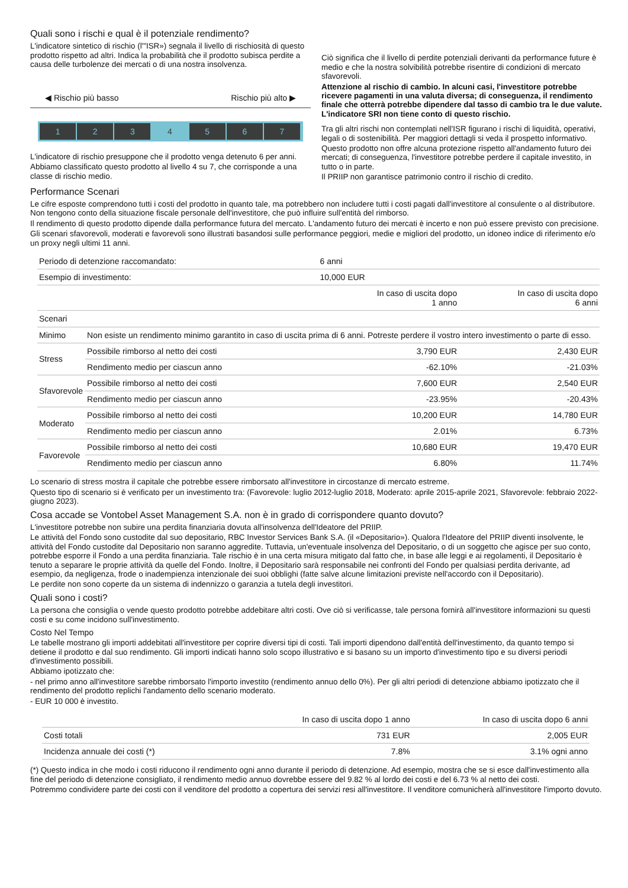Quali sono i rischi e qual è il potenziale rendimento?
L'indicatore sintetico di rischio (l'"ISR») segnala il livello di rischiosità di questo prodotto rispetto ad altri. Indica la probabilità che il prodotto subisca perdite a causa delle turbolenze dei mercati o di una nostra insolvenza.
◀ Rischio più basso Rischio più alto ▶
1 2 3 4 5 6 7
L'indicatore di rischio presuppone che il prodotto venga detenuto 6 per anni.
Abbiamo classificato questo prodotto al livello 4 su 7, che corrisponde a una classe di rischio medio.
Ciò significa che il livello di perdite potenziali derivanti da performance future è medio e che la nostra solvibilità potrebbe risentire di condizioni di mercato sfavorevoli.
Attenzione al rischio di cambio. In alcuni casi, l'investitore potrebbe ricevere pagamenti in una valuta diversa; di conseguenza, il rendimento finale che otterrà potrebbe dipendere dal tasso di cambio tra le due valute. L'indicatore SRI non tiene conto di questo rischio.
Tra gli altri rischi non contemplati nell'ISR figurano i rischi di liquidità, operativi, legali o di sostenibilità. Per maggiori dettagli si veda il prospetto informativo.
Questo prodotto non offre alcuna protezione rispetto all'andamento futuro dei mercati; di conseguenza, l'investitore potrebbe perdere il capitale investito, in tutto o in parte.
Il PRIIP non garantisce patrimonio contro il rischio di credito.
Performance Scenari
Le cifre esposte comprendono tutti i costi del prodotto in quanto tale, ma potrebbero non includere tutti i costi pagati dall'investitore al consulente o al distributore. Non tengono conto della situazione fiscale personale dell'investitore, che può influire sull'entità del rimborso.
Il rendimento di questo prodotto dipende dalla performance futura del mercato. L'andamento futuro dei mercati è incerto e non può essere previsto con precisione.
Gli scenari sfavorevoli, moderati e favorevoli sono illustrati basandosi sulle performance peggiori, medie e migliori del prodotto, un idoneo indice di riferimento e/o un proxy negli ultimi 11 anni.
| Periodo di detenzione raccomandato: | | 6 anni | |
| Esempio di investimento: | | 10,000 EUR | |
| | | In caso di uscita dopo 1 anno | In caso di uscita dopo 6 anni |
| Scenari | | | |
| Minimo | Non esiste un rendimento minimo garantito in caso di uscita prima di 6 anni. Potreste perdere il vostro intero investimento o parte di esso. | | |
| Stress | Possibile rimborso al netto dei costi | 3,790 EUR | 2,430 EUR |
| | Rendimento medio per ciascun anno | -62.10% | -21.03% |
| Sfavorevole | Possibile rimborso al netto dei costi | 7,600 EUR | 2,540 EUR |
| | Rendimento medio per ciascun anno | -23.95% | -20.43% |
| Moderato | Possibile rimborso al netto dei costi | 10,200 EUR | 14,780 EUR |
| | Rendimento medio per ciascun anno | 2.01% | 6.73% |
| Favorevole | Possibile rimborso al netto dei costi | 10,680 EUR | 19,470 EUR |
| | Rendimento medio per ciascun anno | 6.80% | 11.74% |
Lo scenario di stress mostra il capitale che potrebbe essere rimborsato all'investitore in circostanze di mercato estreme.
Questo tipo di scenario si è verificato per un investimento tra: (Favorevole: luglio 2012-luglio 2018, Moderato: aprile 2015-aprile 2021, Sfavorevole: febbraio 2022-giugno 2023).
Cosa accade se Vontobel Asset Management S.A. non è in grado di corrispondere quanto dovuto?
L'investitore potrebbe non subire una perdita finanziaria dovuta all'insolvenza dell'Ideatore del PRIIP.
Le attività del Fondo sono custodite dal suo depositario, RBC Investor Services Bank S.A. (il «Depositario»). Qualora l'Ideatore del PRIIP diventi insolvente, le attività del Fondo custodite dal Depositario non saranno aggredite. Tuttavia, un'eventuale insolvenza del Depositario, o di un soggetto che agisce per suo conto, potrebbe esporre il Fondo a una perdita finanziaria. Tale rischio è in una certa misura mitigato dal fatto che, in base alle leggi e ai regolamenti, il Depositario è tenuto a separare le proprie attività da quelle del Fondo. Inoltre, il Depositario sarà responsabile nei confronti del Fondo per qualsiasi perdita derivante, ad esempio, da negligenza, frode o inadempienza intenzionale dei suoi obblighi (fatte salve alcune limitazioni previste nell'accordo con il Depositario).
Le perdite non sono coperte da un sistema di indennizzo o garanzia a tutela degli investitori.
Quali sono i costi?
La persona che consiglia o vende questo prodotto potrebbe addebitare altri costi. Ove ciò si verificasse, tale persona fornirà all'investitore informazioni su questi costi e su come incidono sull'investimento.
Costo Nel Tempo
Le tabelle mostrano gli importi addebitati all'investitore per coprire diversi tipi di costi. Tali importi dipendono dall'entità dell'investimento, da quanto tempo si detiene il prodotto e dal suo rendimento. Gli importi indicati hanno solo scopo illustrativo e si basano su un importo d'investimento tipo e su diversi periodi d'investimento possibili.
Abbiamo ipotizzato che:
- nel primo anno all'investitore sarebbe rimborsato l'importo investito (rendimento annuo dello 0%). Per gli altri periodi di detenzione abbiamo ipotizzato che il rendimento del prodotto replichi l'andamento dello scenario moderato.
- EUR 10 000 è investito.
| | In caso di uscita dopo 1 anno | In caso di uscita dopo 6 anni |
| --- | --- | --- |
| Costi totali | 731 EUR | 2,005 EUR |
| Incidenza annuale dei costi (*) | 7.8% | 3.1% ogni anno |
(*) Questo indica in che modo i costi riducono il rendimento ogni anno durante il periodo di detenzione. Ad esempio, mostra che se si esce dall'investimento alla fine del periodo di detenzione consigliato, il rendimento medio annuo dovrebbe essere del 9.82 % al lordo dei costi e del 6.73 % al netto dei costi.
Potremmo condividere parte dei costi con il venditore del prodotto a copertura dei servizi resi all'investitore. Il venditore comunicherà all'investitore l'importo dovuto.